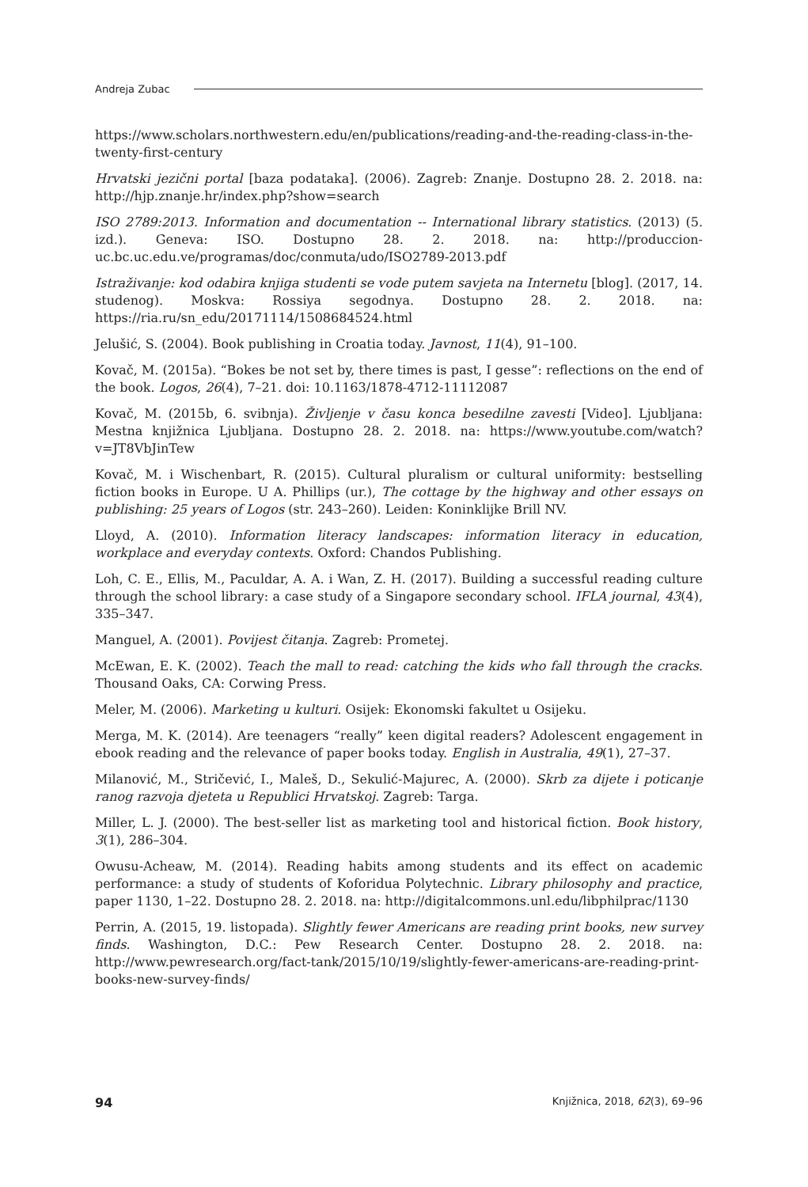Andreja Zubac
https://www.scholars.northwestern.edu/en/publications/reading-and-the-reading-class-in-the-twenty-first-century
Hrvatski jezični portal [baza podataka]. (2006). Zagreb: Znanje. Dostupno 28. 2. 2018. na: http://hjp.znanje.hr/index.php?show=search
ISO 2789:2013. Information and documentation -- International library statistics. (2013) (5. izd.). Geneva: ISO. Dostupno 28. 2. 2018. na: http://produccion-uc.bc.uc.edu.ve/programas/doc/conmuta/udo/ISO2789-2013.pdf
Istraživanje: kod odabira knjiga studenti se vode putem savjeta na Internetu [blog]. (2017, 14. studenog). Moskva: Rossiya segodnya. Dostupno 28. 2. 2018. na: https://ria.ru/sn_edu/20171114/1508684524.html
Jelušić, S. (2004). Book publishing in Croatia today. Javnost, 11(4), 91–100.
Kovač, M. (2015a). “Bokes be not set by, there times is past, I gesse”: reflections on the end of the book. Logos, 26(4), 7–21. doi: 10.1163/1878-4712-11112087
Kovač, M. (2015b, 6. svibnja). Življenje v času konca besedilne zavesti [Video]. Ljubljana: Mestna knjižnica Ljubljana. Dostupno 28. 2. 2018. na: https://www.youtube.com/watch?v=JT8VbJinTew
Kovač, M. i Wischenbart, R. (2015). Cultural pluralism or cultural uniformity: bestselling fiction books in Europe. U A. Phillips (ur.), The cottage by the highway and other essays on publishing: 25 years of Logos (str. 243–260). Leiden: Koninklijke Brill NV.
Lloyd, A. (2010). Information literacy landscapes: information literacy in education, workplace and everyday contexts. Oxford: Chandos Publishing.
Loh, C. E., Ellis, M., Paculdar, A. A. i Wan, Z. H. (2017). Building a successful reading culture through the school library: a case study of a Singapore secondary school. IFLA journal, 43(4), 335–347.
Manguel, A. (2001). Povijest čitanja. Zagreb: Prometej.
McEwan, E. K. (2002). Teach the mall to read: catching the kids who fall through the cracks. Thousand Oaks, CA: Corwing Press.
Meler, M. (2006). Marketing u kulturi. Osijek: Ekonomski fakultet u Osijeku.
Merga, M. K. (2014). Are teenagers “really” keen digital readers? Adolescent engagement in ebook reading and the relevance of paper books today. English in Australia, 49(1), 27–37.
Milanović, M., Stričević, I., Maleš, D., Sekulić-Majurec, A. (2000). Skrb za dijete i poticanje ranog razvoja djeteta u Republici Hrvatskoj. Zagreb: Targa.
Miller, L. J. (2000). The best-seller list as marketing tool and historical fiction. Book history, 3(1), 286–304.
Owusu-Acheaw, M. (2014). Reading habits among students and its effect on academic performance: a study of students of Koforidua Polytechnic. Library philosophy and practice, paper 1130, 1–22. Dostupno 28. 2. 2018. na: http://digitalcommons.unl.edu/libphilprac/1130
Perrin, A. (2015, 19. listopada). Slightly fewer Americans are reading print books, new survey finds. Washington, D.C.: Pew Research Center. Dostupno 28. 2. 2018. na: http://www.pewresearch.org/fact-tank/2015/10/19/slightly-fewer-americans-are-reading-print-books-new-survey-finds/
94 Knjižnica, 2018, 62(3), 69–96